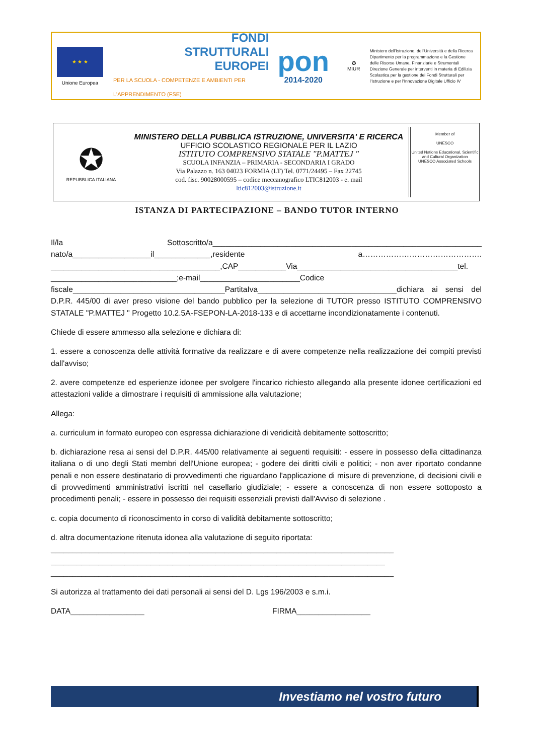★ ★ ★
Unione Europea
FONDI
STRUTTURALI
EUROPEI
PER LA SCUOLA - COMPETENZE E AMBIENTI PER L'APPRENDIMENTO (FSE)
pon
2014-2020
✪
MIUR
Ministero dell'Istruzione, dell'Università e della Ricerca Dipartimento per la programmazione e la Gestione delle Risorse Umane, Finanziarie e Strumentali Direzione Generale per interventi in materia di Edilizia Scolastica per la gestione dei Fondi Strutturali per l'Istruzione e per l'Innovazione Digitale Ufficio IV
✪
REPUBBLICA ITALIANA
MINISTERO DELLA PUBBLICA ISTRUZIONE, UNIVERSITA' E RICERCA
UFFICIO SCOLASTICO REGIONALE PER IL LAZIO
ISTITUTO COMPRENSIVO STATALE "P.MATTEJ "
SCUOLA INFANZIA – PRIMARIA - SECONDARIA I GRADO
Via Palazzo n. 163 04023 FORMIA (LT) Tel. 0771/24495 – Fax 22745
cod. fisc. 90028000595 – codice meccanografico LTIC812003 - e. mail
ltic812003@istruzione.it
Member of
UNESCO
United Nations Educational, Scientific and Cultural Organization
UNESCO Associated Schools
ISTANZA DI PARTECIPAZIONE – BANDO TUTOR INTERNO
Il/la Sottoscritto/a______________________________________________________________ nato/a__________________il_____________,residente a………………………………………. _______________________________________,CAP___________Via_____________________________________tel. _____________________________;e-mail_______________________Codice fiscale___________________________________PartitaIva________________________________dichiara ai sensi del D.P.R. 445/00 di aver preso visione del bando pubblico per la selezione di TUTOR presso ISTITUTO COMPRENSIVO STATALE "P.MATTEJ " Progetto 10.2.5A-FSEPON-LA-2018-133 e di accettarne incondizionatamente i contenuti.
Chiede di essere ammesso alla selezione e dichiara di:
1. essere a conoscenza delle attività formative da realizzare e di avere competenze nella realizzazione dei compiti previsti dall'avviso;
2. avere competenze ed esperienze idonee per svolgere l'incarico richiesto allegando alla presente idonee certificazioni ed attestazioni valide a dimostrare i requisiti di ammissione alla valutazione;
Allega:
a. curriculum in formato europeo con espressa dichiarazione di veridicità debitamente sottoscritto;
b. dichiarazione resa ai sensi del D.P.R. 445/00 relativamente ai seguenti requisiti: - essere in possesso della cittadinanza italiana o di uno degli Stati membri dell'Unione europea; - godere dei diritti civili e politici; - non aver riportato condanne penali e non essere destinatario di provvedimenti che riguardano l'applicazione di misure di prevenzione, di decisioni civili e di provvedimenti amministrativi iscritti nel casellario giudiziale; - essere a conoscenza di non essere sottoposto a procedimenti penali; - essere in possesso dei requisiti essenziali previsti dall'Avviso di selezione .
c. copia documento di riconoscimento in corso di validità debitamente sottoscritto;
d. altra documentazione ritenuta idonea alla valutazione di seguito riportata:
_______________________________________________________________________________
_____________________________________________________________________________
_______________________________________________________________________________
Si autorizza al trattamento dei dati personali ai sensi del D. Lgs 196/2003 e s.m.i.
DATA_________________ FIRMA_________________
Investiamo nel vostro futuro